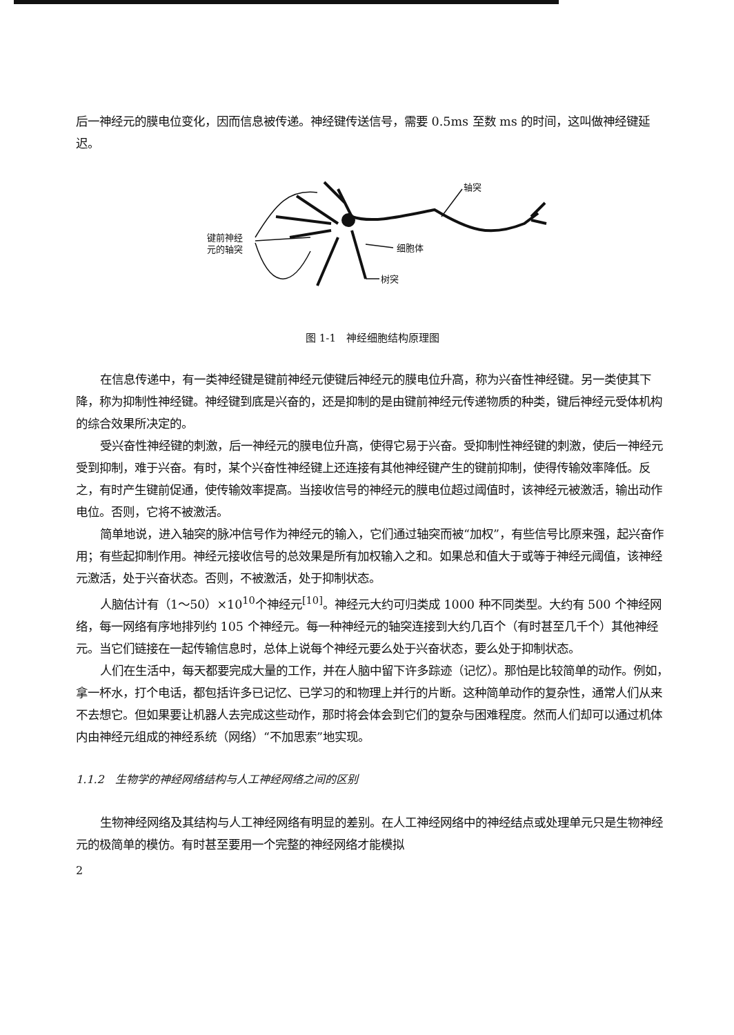后一神经元的膜电位变化，因而信息被传递。神经键传送信号，需要 0.5ms 至数 ms 的时间，这叫做神经键延迟。
键前神经
元的轴突
轴突
细胞体
树突
图 1-1　神经细胞结构原理图
在信息传递中，有一类神经键是键前神经元使键后神经元的膜电位升高，称为兴奋性神经键。另一类使其下降，称为抑制性神经键。神经键到底是兴奋的，还是抑制的是由键前神经元传递物质的种类，键后神经元受体机构的综合效果所决定的。
受兴奋性神经键的刺激，后一神经元的膜电位升高，使得它易于兴奋。受抑制性神经键的刺激，使后一神经元受到抑制，难于兴奋。有时，某个兴奋性神经键上还连接有其他神经键产生的键前抑制，使得传输效率降低。反之，有时产生键前促通，使传输效率提高。当接收信号的神经元的膜电位超过阈值时，该神经元被激活，输出动作电位。否则，它将不被激活。
简单地说，进入轴突的脉冲信号作为神经元的输入，它们通过轴突而被“加权”，有些信号比原来强，起兴奋作用；有些起抑制作用。神经元接收信号的总效果是所有加权输入之和。如果总和值大于或等于神经元阈值，该神经元激活，处于兴奋状态。否则，不被激活，处于抑制状态。
人脑估计有（1～50）×10<sup>10</sup>个神经元<sup>[10]</sup>。神经元大约可归类成 1000 种不同类型。大约有 500 个神经网络，每一网络有序地排列约 105 个神经元。每一种神经元的轴突连接到大约几百个（有时甚至几千个）其他神经元。当它们链接在一起传输信息时，总体上说每个神经元要么处于兴奋状态，要么处于抑制状态。
人们在生活中，每天都要完成大量的工作，并在人脑中留下许多踪迹（记忆）。那怕是比较简单的动作。例如，拿一杯水，打个电话，都包括许多已记忆、已学习的和物理上并行的片断。这种简单动作的复杂性，通常人们从来不去想它。但如果要让机器人去完成这些动作，那时将会体会到它们的复杂与困难程度。然而人们却可以通过机体内由神经元组成的神经系统（网络）“不加思索”地实现。
1.1.2　生物学的神经网络结构与人工神经网络之间的区别
生物神经网络及其结构与人工神经网络有明显的差别。在人工神经网络中的神经结点或处理单元只是生物神经元的极简单的模仿。有时甚至要用一个完整的神经网络才能模拟
2